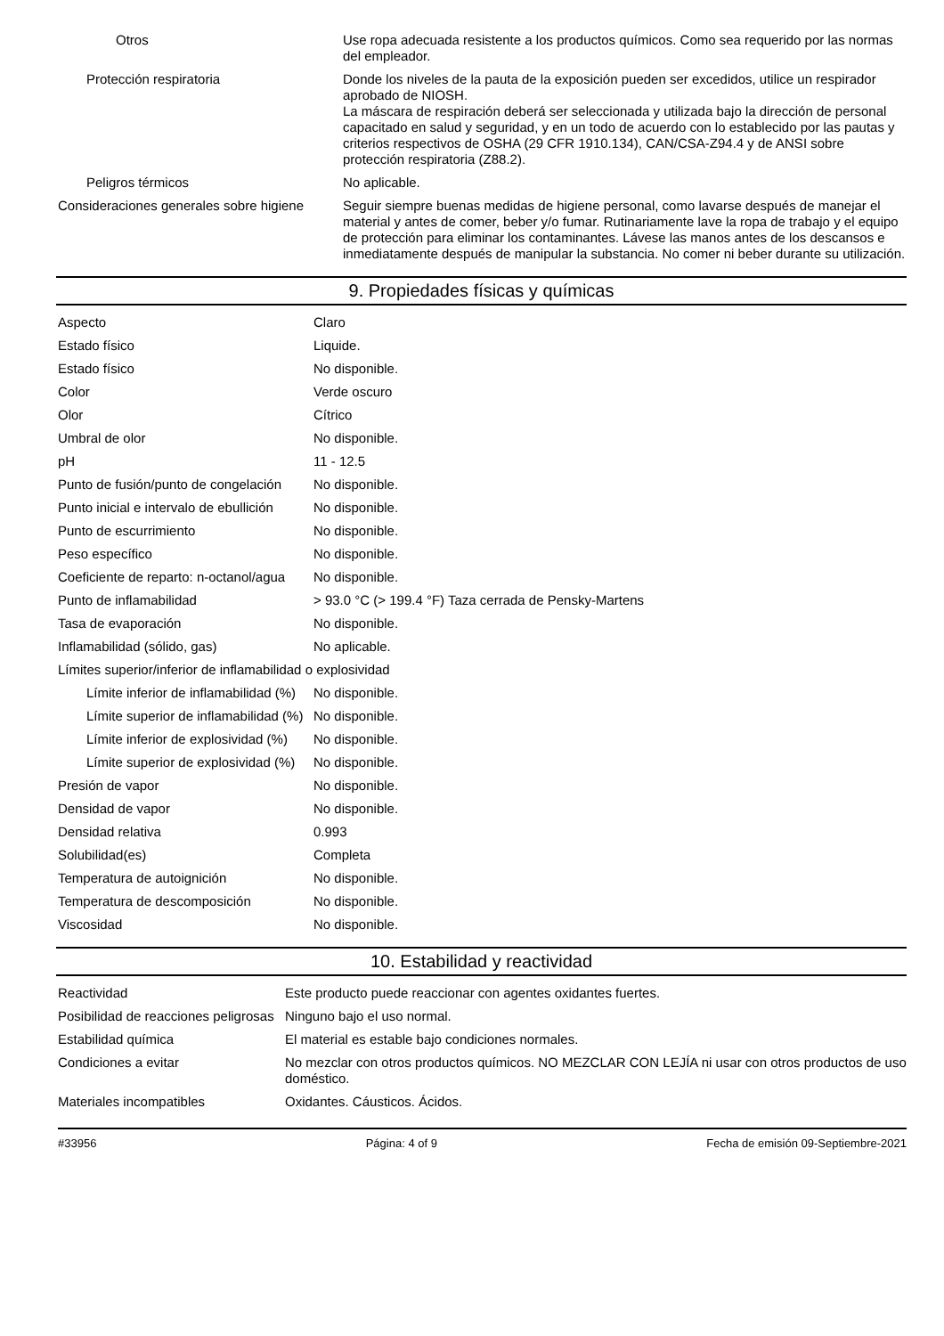| Otros | Use ropa adecuada resistente a los productos químicos. Como sea requerido por las normas del empleador. |
| Protección respiratoria | Donde los niveles de la pauta de la exposición pueden ser excedidos, utilice un respirador aprobado de NIOSH. La máscara de respiración deberá ser seleccionada y utilizada bajo la dirección de personal capacitado en salud y seguridad, y en un todo de acuerdo con lo establecido por las pautas y criterios respectivos de OSHA (29 CFR 1910.134), CAN/CSA-Z94.4 y de ANSI sobre protección respiratoria (Z88.2). |
| Peligros térmicos | No aplicable. |
| Consideraciones generales sobre higiene | Seguir siempre buenas medidas de higiene personal, como lavarse después de manejar el material y antes de comer, beber y/o fumar. Rutinariamente lave la ropa de trabajo y el equipo de protección para eliminar los contaminantes. Lávese las manos antes de los descansos e inmediatamente después de manipular la substancia. No comer ni beber durante su utilización. |
9. Propiedades físicas y químicas
| Aspecto | Claro |
| Estado físico | Liquide. |
| Estado físico | No disponible. |
| Color | Verde oscuro |
| Olor | Cítrico |
| Umbral de olor | No disponible. |
| pH | 11 - 12.5 |
| Punto de fusión/punto de congelación | No disponible. |
| Punto inicial e intervalo de ebullición | No disponible. |
| Punto de escurrimiento | No disponible. |
| Peso específico | No disponible. |
| Coeficiente de reparto: n-octanol/agua | No disponible. |
| Punto de inflamabilidad | > 93.0 °C (> 199.4 °F) Taza cerrada de Pensky-Martens |
| Tasa de evaporación | No disponible. |
| Inflamabilidad (sólido, gas) | No aplicable. |
| Límites superior/inferior de inflamabilidad o explosividad | |
| Límite inferior de inflamabilidad (%) | No disponible. |
| Límite superior de inflamabilidad (%) | No disponible. |
| Límite inferior de explosividad (%) | No disponible. |
| Límite superior de explosividad (%) | No disponible. |
| Presión de vapor | No disponible. |
| Densidad de vapor | No disponible. |
| Densidad relativa | 0.993 |
| Solubilidad(es) | Completa |
| Temperatura de autoignición | No disponible. |
| Temperatura de descomposición | No disponible. |
| Viscosidad | No disponible. |
10. Estabilidad y reactividad
| Reactividad | Este producto puede reaccionar con agentes oxidantes fuertes. |
| Posibilidad de reacciones peligrosas | Ninguno bajo el uso normal. |
| Estabilidad química | El material es estable bajo condiciones normales. |
| Condiciones a evitar | No mezclar con otros productos químicos. NO MEZCLAR CON LEJÍA ni usar con otros productos de uso doméstico. |
| Materiales incompatibles | Oxidantes. Cáusticos. Ácidos. |
#33956 Página: 4 of 9 Fecha de emisión 09-Septiembre-2021